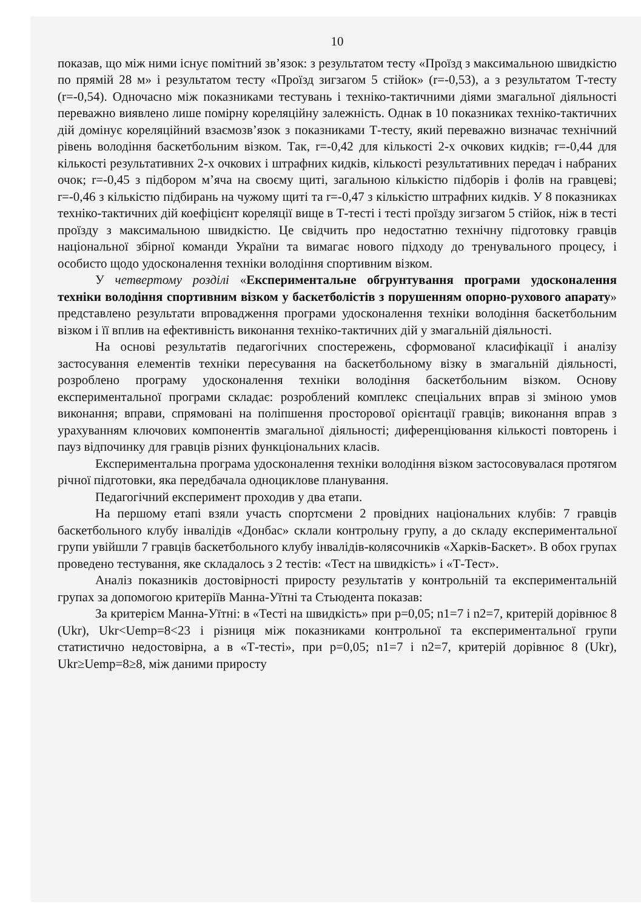10
показав, що між ними існує помітний зв’язок: з результатом тесту «Проїзд з максимальною швидкістю по прямій 28 м» і результатом тесту «Проїзд зигзагом 5 стійок» (r=-0,53), а з результатом Т-тесту (r=-0,54). Одночасно між показниками тестувань і техніко-тактичними діями змагальної діяльності переважно виявлено лише помірну кореляційну залежність. Однак в 10 показниках техніко-тактичних дій домінує кореляційний взаємозв’язок з показниками Т-тесту, який переважно визначає технічний рівень володіння баскетбольним візком. Так, r=-0,42 для кількості 2-х очкових кидків; r=-0,44 для кількості результативних 2-х очкових і штрафних кидків, кількості результативних передач і набраних очок; r=-0,45 з підбором м’яча на своєму щиті, загальною кількістю підборів і фолів на гравцеві; r=-0,46 з кількістю підбирань на чужому щиті та r=-0,47 з кількістю штрафних кидків. У 8 показниках техніко-тактичних дій коефіцієнт кореляції вище в Т-тесті і тесті проїзду зигзагом 5 стійок, ніж в тесті проїзду з максимальною швидкістю. Це свідчить про недостатню технічну підготовку гравців національної збірної команди України та вимагає нового підходу до тренувального процесу, і особисто щодо удосконалення техніки володіння спортивним візком.
У четвертому розділі «Експериментальне обгрунтування програми удосконалення техніки володіння спортивним візком у баскетболістів з порушенням опорно-рухового апарату» представлено результати впровадження програми удосконалення техніки володіння баскетбольним візком і її вплив на ефективність виконання техніко-тактичних дій у змагальній діяльності.
На основі результатів педагогічних спостережень, сформованої класифікації і аналізу застосування елементів техніки пересування на баскетбольному візку в змагальній діяльності, розроблено програму удосконалення техніки володіння баскетбольним візком. Основу експериментальної програми складає: розроблений комплекс спеціальних вправ зі зміною умов виконання; вправи, спрямовані на поліпшення просторової орієнтації гравців; виконання вправ з урахуванням ключових компонентів змагальної діяльності; диференціювання кількості повторень і пауз відпочинку для гравців різних функціональних класів.
Експериментальна програма удосконалення техніки володіння візком застосовувалася протягом річної підготовки, яка передбачала одноциклове планування.
Педагогічний експеримент проходив у два етапи.
На першому етапі взяли участь спортсмени 2 провідних національних клубів: 7 гравців баскетбольного клубу інвалідів «Донбас» склали контрольну групу, а до складу експериментальної групи увійшли 7 гравців баскетбольного клубу інвалідів-колясочників «Харків-Баскет». В обох групах проведено тестування, яке складалось з 2 тестів: «Тест на швидкість» і «Т-Тест».
Аналіз показників достовірності приросту результатів у контрольній та експериментальній групах за допомогою критеріїв Манна-Уїтні та Стьюдента показав:
За критерієм Манна-Уїтні: в «Тесті на швидкість» при p=0,05; n1=7 і n2=7, критерій дорівнює 8 (Ukr), Ukr<Uemp=8<23 і різниця між показниками контрольної та експериментальної групи статистично недостовірна, а в «Т-тесті», при p=0,05; n1=7 і n2=7, критерій дорівнює 8 (Ukr), Ukr≥Uemp=8≥8, між даними приросту